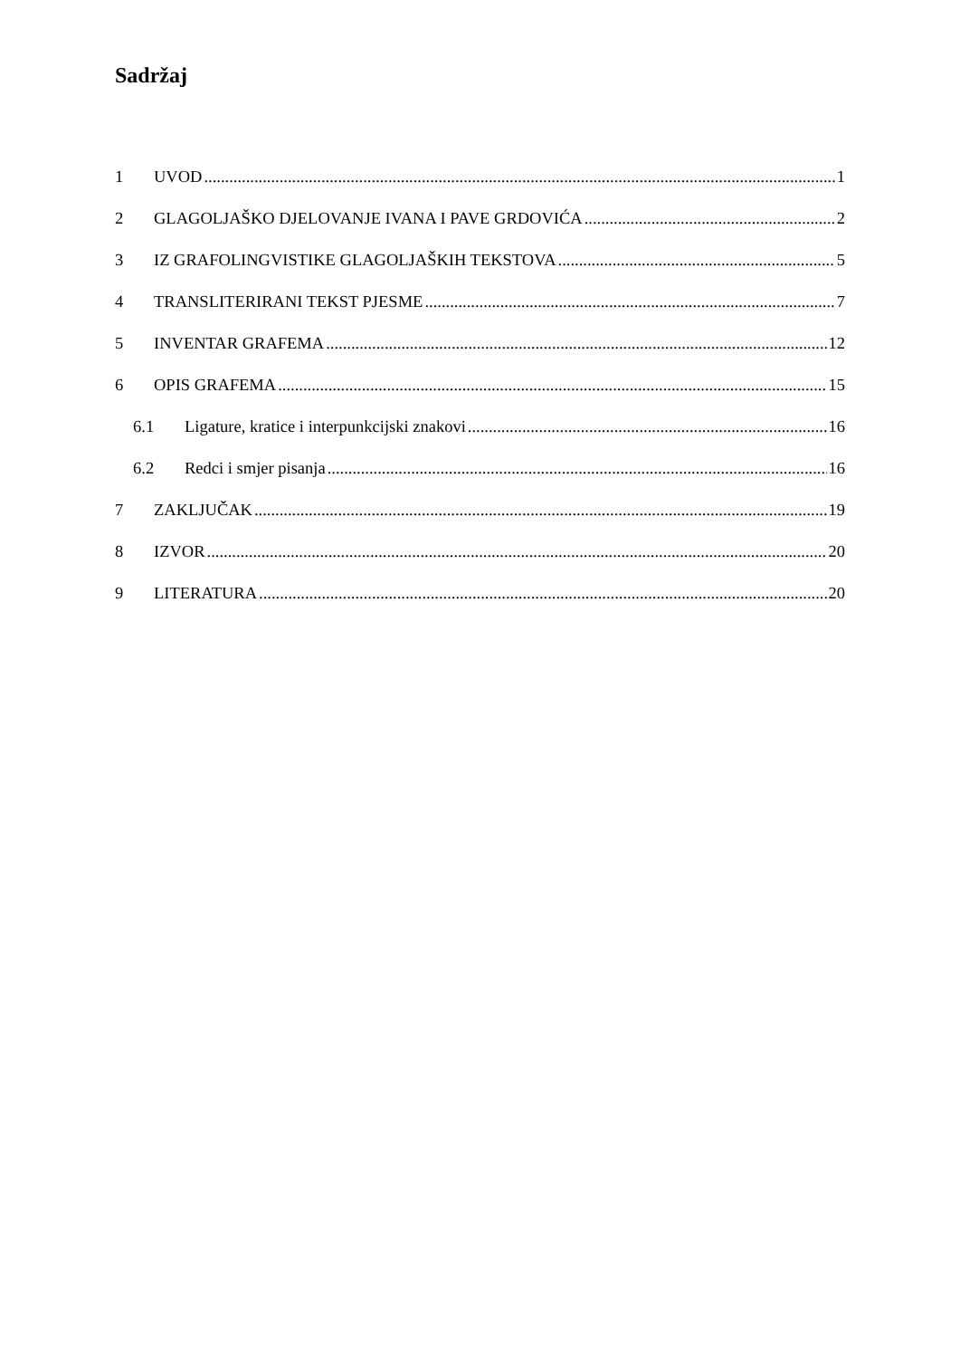Sadržaj
1 UVOD 1
2 GLAGOLJAŠKO DJELOVANJE IVANA I PAVE GRDOVIĆA 2
3 IZ GRAFOLINGVISTIKE GLAGOLJAŠKIH TEKSTOVA 5
4 TRANSLITERIRANI TEKST PJESME 7
5 INVENTAR GRAFEMA 12
6 OPIS GRAFEMA 15
6.1 Ligature, kratice i interpunkcijski znakovi 16
6.2 Redci i smjer pisanja 16
7 ZAKLJUČAK 19
8 IZVOR 20
9 LITERATURA 20